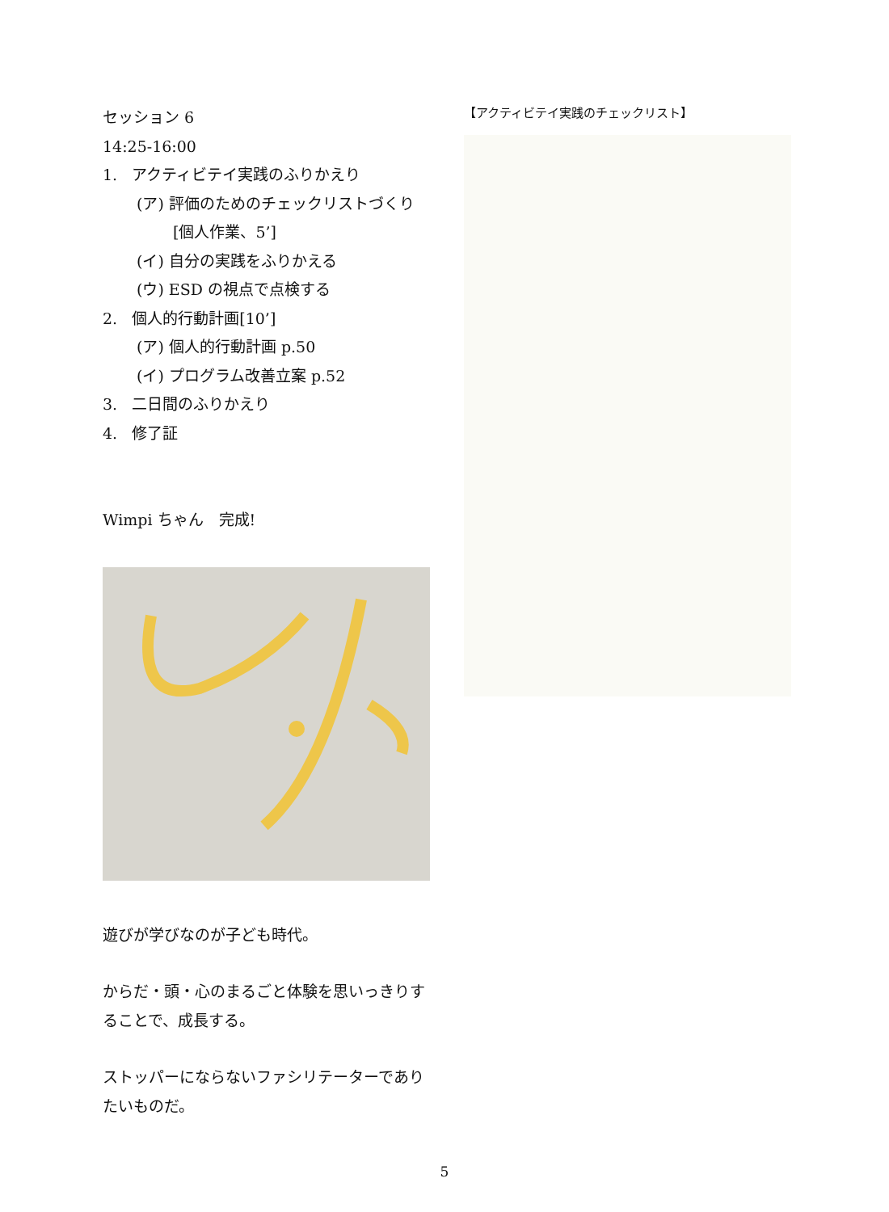セッション 6
14:25-16:00
1. アクティビテイ実践のふりかえり
(ア) 評価のためのチェックリストづくり[個人作業、5’]
(イ) 自分の実践をふりかえる
(ウ) ESD の視点で点検する
2. 個人的行動計画[10’]
(ア) 個人的行動計画 p.50
(イ) プログラム改善立案 p.52
3. 二日間のふりかえり
4. 修了証
Wimpi ちゃん　完成!
遊びが学びなのが子ども時代。
からだ・頭・心のまるごと体験を思いっきりすることで、成長する。
ストッパーにならないファシリテーターでありたいものだ。
【アクティビテイ実践のチェックリスト】
5